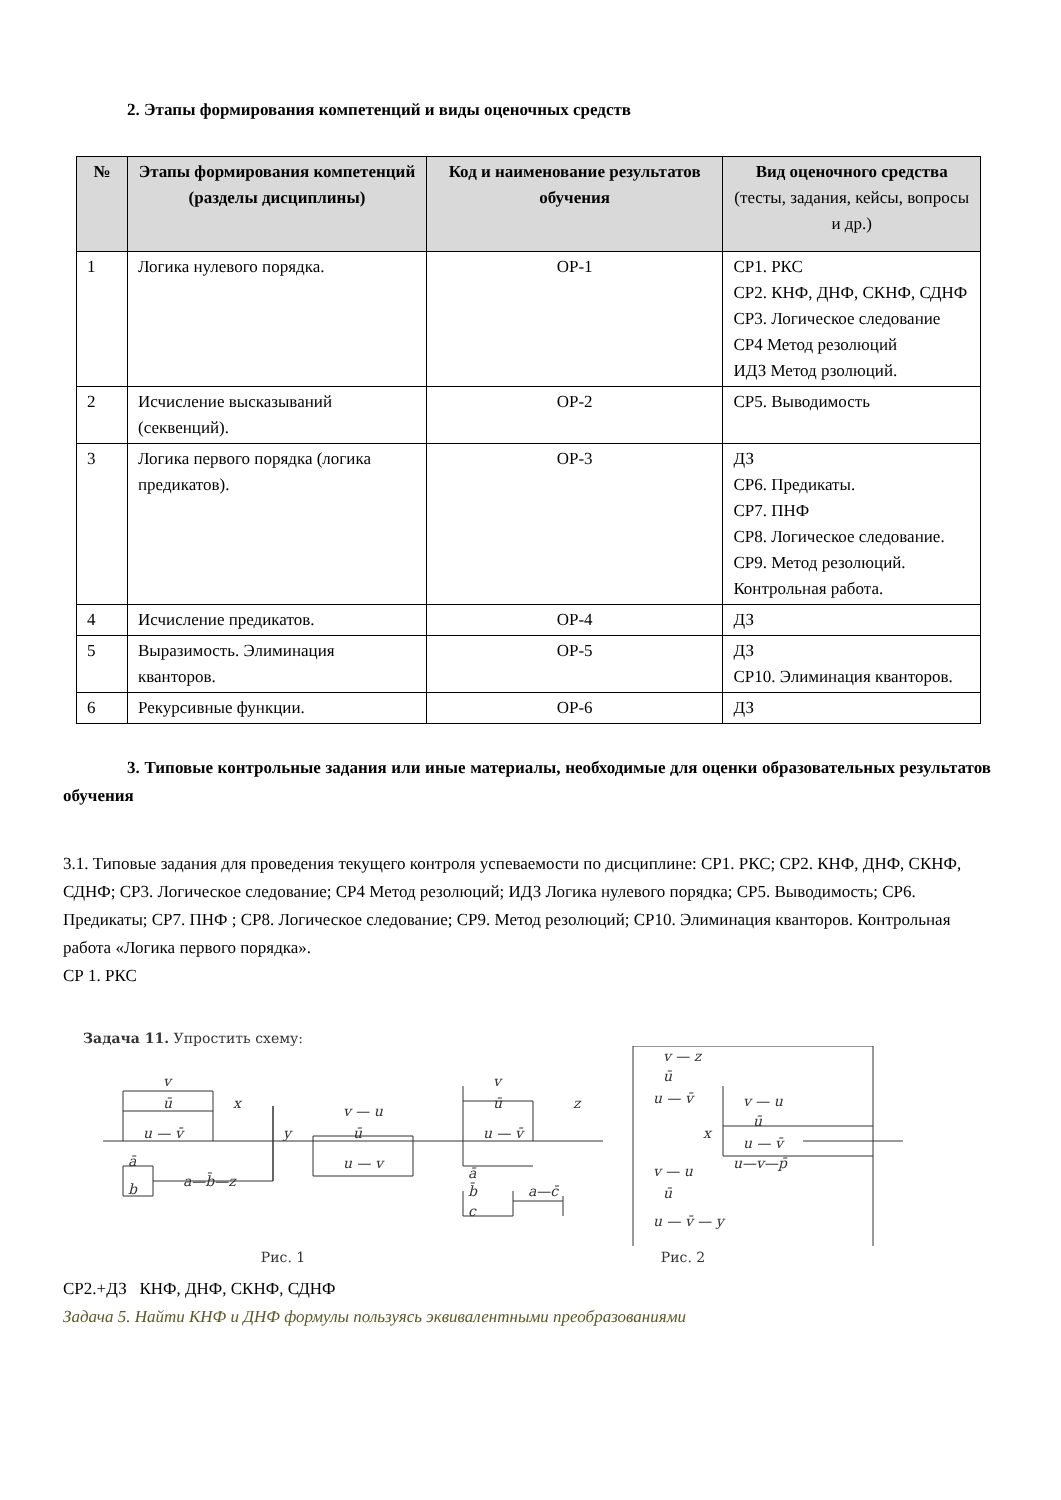2. Этапы формирования компетенций и виды оценочных средств
| № | Этапы формирования компетенций (разделы дисциплины) | Код и наименование результатов обучения | Вид оценочного средства (тесты, задания, кейсы, вопросы и др.) |
| --- | --- | --- | --- |
| 1 | Логика нулевого порядка. | ОР-1 | СР1. РКС СР2. КНФ, ДНФ, СКНФ, СДНФ СР3. Логическое следование СР4 Метод резолюций ИДЗ Метод рзолюций. |
| 2 | Исчисление высказываний (секвенций). | ОР-2 | СР5. Выводимость |
| 3 | Логика первого порядка (логика предикатов). | ОР-3 | ДЗ СР6. Предикаты. СР7. ПНФ СР8. Логическое следование. СР9. Метод резолюций. Контрольная работа. |
| 4 | Исчисление предикатов. | ОР-4 | ДЗ |
| 5 | Выразимость. Элиминация кванторов. | ОР-5 | ДЗ СР10. Элиминация кванторов. |
| 6 | Рекурсивные функции. | ОР-6 | ДЗ |
3. Типовые контрольные задания или иные материалы, необходимые для оценки образовательных результатов обучения
3.1. Типовые задания для проведения текущего контроля успеваемости по дисциплине: СР1. РКС; СР2. КНФ, ДНФ, СКНФ, СДНФ; СР3. Логическое следование; СР4 Метод резолюций; ИДЗ Логика нулевого порядка; СР5. Выводимость; СР6. Предикаты; СР7. ПНФ ; СР8. Логическое следование; СР9. Метод резолюций; СР10. Элиминация кванторов. Контрольная работа «Логика первого порядка».
СР 1. РКС
Задача 11. Упростить схему:
v
ū
u — v̄
x
y
a—b̄—z
ā
b
v — u
ū
u — v
v
ū
u — v̄
z
ā
b̄
c
a—c̄
v — z
ū
u — v̄
x
v — u
ū
u — v̄
u—v—p̄
v — u
ū
u — v̄ — y
Рис. 1 Рис. 2
СР2.+ДЗ КНФ, ДНФ, СКНФ, СДНФ
Задача 5. Найти КНФ и ДНФ формулы пользуясь эквивалентными преобразованиями